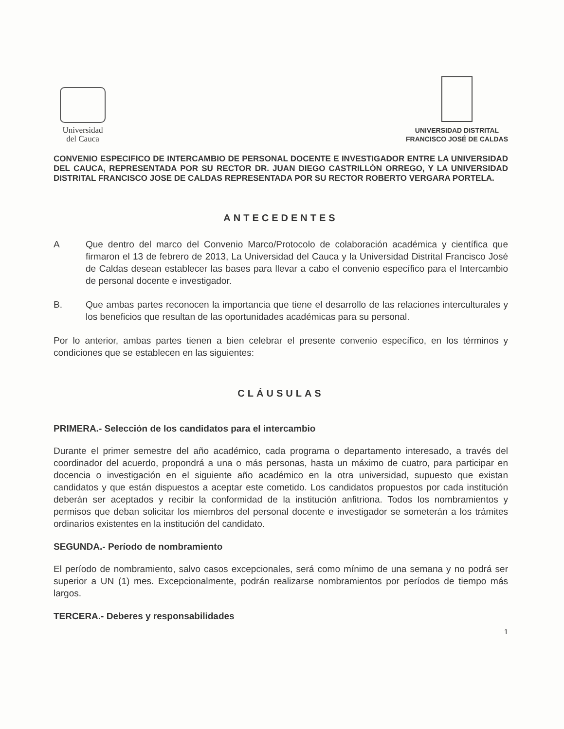Universidad
del Cauca
UNIVERSIDAD DISTRITAL
FRANCISCO JOSÉ DE CALDAS
CONVENIO ESPECIFICO DE INTERCAMBIO DE PERSONAL DOCENTE E INVESTIGADOR ENTRE LA UNIVERSIDAD DEL CAUCA, REPRESENTADA POR SU RECTOR DR. JUAN DIEGO CASTRILLÓN ORREGO, Y LA UNIVERSIDAD DISTRITAL FRANCISCO JOSE DE CALDAS REPRESENTADA POR SU RECTOR ROBERTO VERGARA PORTELA.
ANTECEDENTES
A Que dentro del marco del Convenio Marco/Protocolo de colaboración académica y científica que firmaron el 13 de febrero de 2013, La Universidad del Cauca y la Universidad Distrital Francisco José de Caldas desean establecer las bases para llevar a cabo el convenio específico para el Intercambio de personal docente e investigador.
B. Que ambas partes reconocen la importancia que tiene el desarrollo de las relaciones interculturales y los beneficios que resultan de las oportunidades académicas para su personal.
Por lo anterior, ambas partes tienen a bien celebrar el presente convenio específico, en los términos y condiciones que se establecen en las siguientes:
CLÁUSULAS
PRIMERA.- Selección de los candidatos para el intercambio
Durante el primer semestre del año académico, cada programa o departamento interesado, a través del coordinador del acuerdo, propondrá a una o más personas, hasta un máximo de cuatro, para participar en docencia o investigación en el siguiente año académico en la otra universidad, supuesto que existan candidatos y que están dispuestos a aceptar este cometido. Los candidatos propuestos por cada institución deberán ser aceptados y recibir la conformidad de la institución anfitriona. Todos los nombramientos y permisos que deban solicitar los miembros del personal docente e investigador se someterán a los trámites ordinarios existentes en la institución del candidato.
SEGUNDA.- Período de nombramiento
El período de nombramiento, salvo casos excepcionales, será como mínimo de una semana y no podrá ser superior a UN (1) mes. Excepcionalmente, podrán realizarse nombramientos por períodos de tiempo más largos.
TERCERA.- Deberes y responsabilidades
1